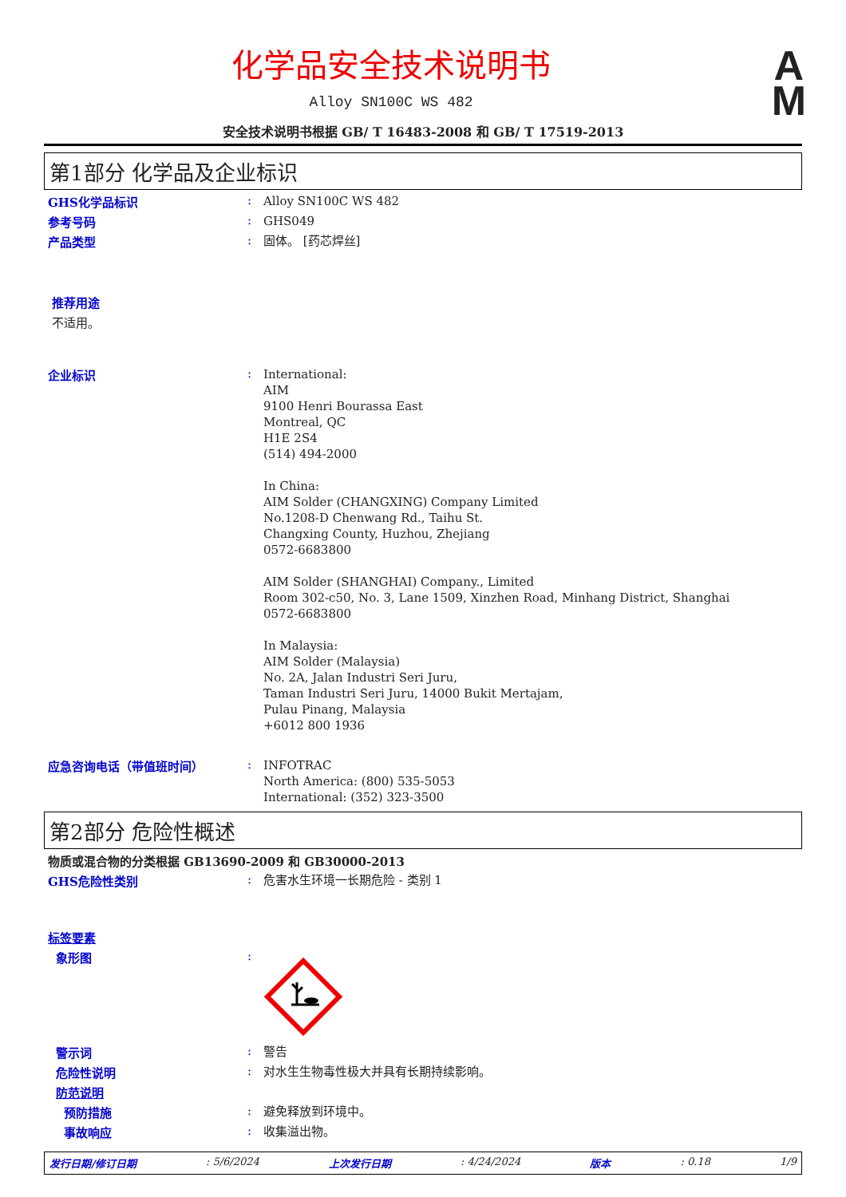A
M
化学品安全技术说明书
Alloy SN100C WS 482
安全技术说明书根据 GB/ T 16483-2008 和 GB/ T 17519-2013
第1部分 化学品及企业标识
GHS化学品标识 :
Alloy SN100C WS 482
参考号码 :
GHS049
产品类型 :
固体。 [药芯焊丝]
推荐用途
不适用。
企业标识 :
International:
AIM
9100 Henri Bourassa East
Montreal, QC
H1E 2S4
(514) 494-2000
In China:
AIM Solder (CHANGXING) Company Limited
No.1208-D Chenwang Rd., Taihu St.
Changxing County, Huzhou, Zhejiang
0572-6683800
AIM Solder (SHANGHAI) Company., Limited
Room 302-c50, No. 3, Lane 1509, Xinzhen Road, Minhang District, Shanghai
0572-6683800
In Malaysia:
AIM Solder (Malaysia)
No. 2A, Jalan Industri Seri Juru,
Taman Industri Seri Juru, 14000 Bukit Mertajam,
Pulau Pinang, Malaysia
+6012 800 1936
应急咨询电话（带值班时间） :
INFOTRAC
North America: (800) 535-5053
International: (352) 323-3500
第2部分 危险性概述
物质或混合物的分类根据 GB13690-2009 和 GB30000-2013
GHS危险性类别 :
危害水生环境一长期危险 - 类别 1
标签要素
象形图 :
警示词 :
警告
危险性说明 :
对水生生物毒性极大并具有长期持续影响。
防范说明
预防措施 :
避免释放到环境中。
事故响应 :
收集溢出物。
发行日期/修订日期: 5/6/2024 上次发行日期: 4/24/2024 版本: 0.18 1/9